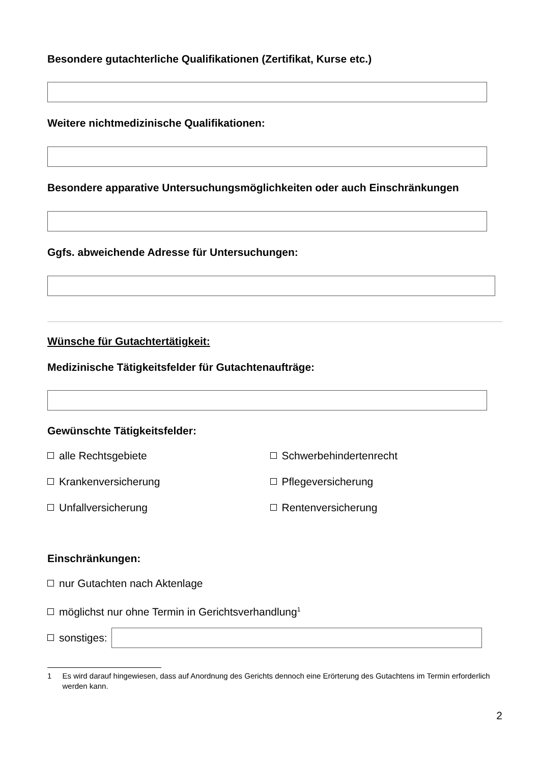Besondere gutachterliche Qualifikationen (Zertifikat, Kurse etc.)
Weitere nichtmedizinische Qualifikationen:
Besondere apparative Untersuchungsmöglichkeiten oder auch Einschränkungen
Ggfs. abweichende Adresse für Untersuchungen:
Wünsche für Gutachtertätigkeit:
Medizinische Tätigkeitsfelder für Gutachtenaufträge:
Gewünschte Tätigkeitsfelder:
alle Rechtsgebiete Schwerbehindertenrecht
Krankenversicherung Pflegeversicherung
Unfallversicherung Rentenversicherung
Einschränkungen:
nur Gutachten nach Aktenlage
möglichst nur ohne Termin in Gerichtsverhandlung<sup>1</sup>
sonstiges:
1 Es wird darauf hingewiesen, dass auf Anordnung des Gerichts dennoch eine Erörterung des Gutachtens im Termin erforderlich werden kann.
2